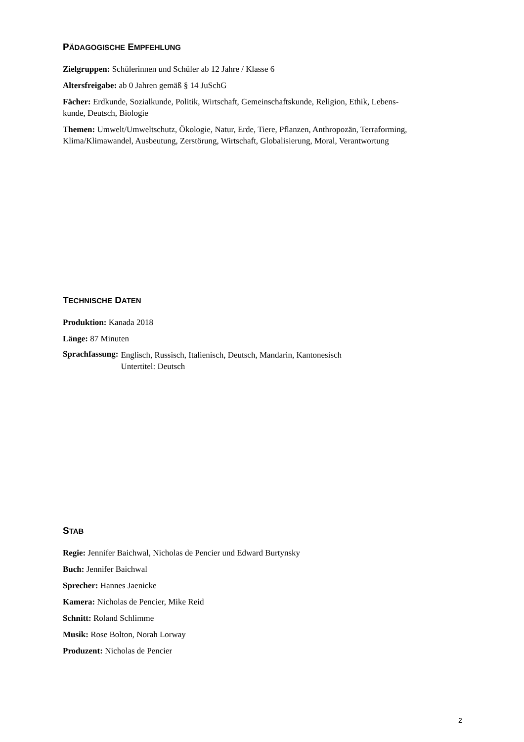PÄDAGOGISCHE EMPFEHLUNG
Zielgruppen: Schülerinnen und Schüler ab 12 Jahre / Klasse 6
Altersfreigabe: ab 0 Jahren gemäß § 14 JuSchG
Fächer: Erdkunde, Sozialkunde, Politik, Wirtschaft, Gemeinschaftskunde, Religion, Ethik, Lebens-
kunde, Deutsch, Biologie
Themen: Umwelt/Umweltschutz, Ökologie, Natur, Erde, Tiere, Pflanzen, Anthropozän, Terraforming, Klima/Klimawandel, Ausbeutung, Zerstörung, Wirtschaft, Globalisierung, Moral, Verantwortung
TECHNISCHE DATEN
Produktion: Kanada 2018
Länge: 87 Minuten
Sprachfassung:
Englisch, Russisch, Italienisch, Deutsch, Mandarin, Kantonesisch
Untertitel: Deutsch
STAB
Regie: Jennifer Baichwal, Nicholas de Pencier und Edward Burtynsky
Buch: Jennifer Baichwal
Sprecher: Hannes Jaenicke
Kamera: Nicholas de Pencier, Mike Reid
Schnitt: Roland Schlimme
Musik: Rose Bolton, Norah Lorway
Produzent: Nicholas de Pencier
2